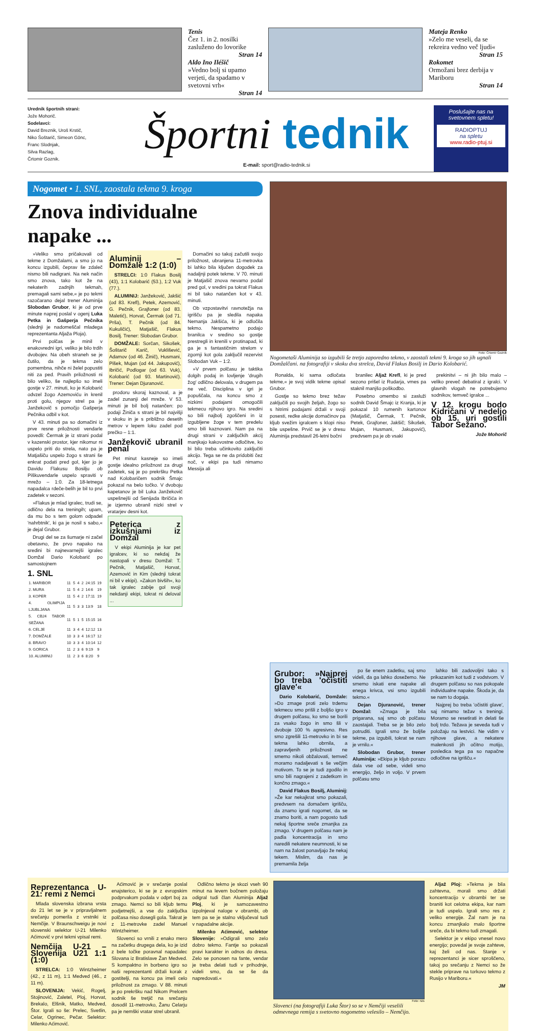Tenis
Čez 1. in 2. nosilki zasluženo do lovorike
Stran 14
Aldo Ino Iléšič
»Vedno bolj si upamo verjeti, da spadamo v svetovni vrh«
Stran 14
Mateja Renko
»Zelo me veseli, da se rekreira vedno več ljudi«
Stran 15
Rokomet
Ormožani brez derbija v Mariboru
Stran 14
Urednik športnih strani:
Jože Mohorič.
Sodelavci:
David Breznik, Uroš Krstič,
Niko Šoštarič, Simeon Gönc,
Franc Slodnjak,
Silva Razlag,
Črtomir Goznik.
Športni tednik
E-mail: sport@radio-tednik.si
Poslušajte nas na svetovnem spletu!
RADIOPTUJ
na spletu
www.radio-ptuj.si
Nogomet • 1. SNL, zaostala tekma 9. kroga
Znova individualne napake ...
»Veliko smo pričakovali od tekme z Domžalami, a smo jo na koncu izgubili, čeprav še zdaleč nismo bili nadigrani. Na nek način smo znova, tako kot že na nekaterih zadnjih tekmah, premagali sami sebe,« je po tekmi razočarano dejal trener Aluminija Slobodan Grubor, ki je od prve minute naprej poslal v ogenj Luka Petka in Gašperja Pečnika (slednji je nadomeščal mladega reprezentanta Aljaža Ploja).
Prvi polčas je minil v enakovredni igri, veliko je bilo trdih dvobojev. Na obeh straneh se je čutilo, da je tekma zelo pomembna, nihče ni želel popustiti niti za ped. Pravih priložnosti ni bilo veliko, še najlepšo so imeli gostje v 27. minuti, ko je Kolobarić odvzel žogo Azemoviću in krenil proti golu, njegov strel pa je Janžekovič s pomočjo Gašperja Pečnika odbil v kot.
V 43. minuti pa so domačini iz prve resne priložnosti vendarle povedli: Čermak je iz strani podal v kazenski prostor, kjer nikomur ni uspelo priti do strela, nato pa je Matjašiču uspelo žogo s strani še enkrat podati pred gol, kjer jo je Davidu Flakusu Bosilju ob Piškuvendarle uspelo spraviti v mrežo – 1:0. Za 18-letnega napadalca rdeče-belih je bil to prvi zadetek v sezoni.
»Flakus je mlad igralec, trudi se, odlično dela na treningih; upam, da mu bo s tem golom odpadel 'nahrbtnik', ki ga je nosil s sabo,« je dejal Grubor.
Drugi del se za šumarje ni začel obetavno, že prvo napako na sredini bi najnevarnejši igralec Domžal Dario Kolobarić po samostojnem
1. SNL
| 1. MARIBOR | 11 | 5 | 4 | 2 | 24:15 | 19 |
| 2. MURA | 11 | 5 | 4 | 2 | 14:6 | 19 |
| 3. KOPER | 11 | 5 | 4 | 2 | 17:11 | 19 |
| 4. OLIMPIJA LJUBLJANA | 11 | 5 | 3 | 3 | 13:9 | 18 |
| 5. CB24 TABOR SEŽANA | 11 | 5 | 1 | 5 | 15:15 | 16 |
| 6. CELJE | 11 | 3 | 4 | 4 | 12:12 | 13 |
| 7. DOMŽALE | 10 | 3 | 3 | 4 | 16:17 | 12 |
| 8. BRAVO | 10 | 3 | 3 | 4 | 10:14 | 12 |
| 9. GORICA | 11 | 2 | 3 | 6 | 9:19 | 9 |
| 10. ALUMINIJ | 11 | 2 | 3 | 6 | 8:20 | 9 |
Aluminij – Domžale 1:2 (1:0)
STRELCI: 1:0 Flakus Bosilj (43), 1:1 Kolobarić (53.), 1:2 Vuk (77.).
ALUMINIJ: Janžeković, Jakšić (od 83. Krefl), Petek, Azemović, G. Pečnik, Grajfoner (od 83. Maletić), Horvat, Čermak (od 71. Pršа), T. Pečnik (od 84. Kukuličić), Matjašič, Flakus Bosilj. Trener: Slobodan Grubor.
DOMŽALE: Sorčan, Sikošek, Šoštarič Karič, Vuklišević, Adamov (od 46. Žinič), Husmani, Pišek, Mujan (od 44. Jakupović), Ibričić, Podlogar (od 63. Vuk), Kolobarić (od 93. Martinović). Trener: Dejan Djuranović.
prodoru skoraj kaznoval, a je zadel zunanji del mreže. V 53. minuti je bil bolj natančen: po podaji Žiniča s strani je bil najvišji v skoku in je s približno desetih metrov v lepem loku zadel pod prečko – 1:1.
Janžekovič ubranil penal
Pet minut kasneje so imeli gostje idealno priložnost za drugi zadetek, saj je po prekršku Petka nad Kolobaričem sodnik Šmajc pokazal na belo točko. V dvoboju kapetanov je bil Luka Janžekovič uspešnejši od Senijada Ibričića in je izjemno ubranil nizki strel v vratarjev desni kot.
Peterica z izkušnjami iz Domžal
V ekipi Aluminija je kar pet igralcev, ki so nekdaj že nastopali v dresu Domžal: T. Pečnik, Matjašič, Horvat, Azemović in Kim (slednji tokrat ni bil v ekipi). »Zakon bivših«, ko tak igralec zabije gol svoji nekdanji ekipi, tokrat ni deloval ...
Domačini so takoj začutili svojo priložnost, ubranjena 11-metrovka bi lahko bila ključen dogodek za nadaljnji potek tekme. V 70. minuti je Matjašič znova nevarno podal pred gol, v sredini pa tokrat Flakus ni bil tako natančen kot v 43. minuti.
Ob vzpostavitvi ravnotežja na igrišču pa je sledila napaka Nemanja Jakšića, ki je odločila tekmo. Nespametno podajo branilca v sredino so gostje prestregli in krenili v protinapad, ki ga je s fantastičnim strelom v zgornji kot gola zaključil rezervist Slobodan Vuk – 1:2.
»V prvem polčasu je taktika dolgih podaj in lovljenje 'drugih žog' odlično delovala, v drugem pa ne več. Disciplina v igri je popuščala, na koncu smo z nizkimi podajami omogočili tekmecu njihovo igro. Na sredini so bili najbolj zgoščeni in iz izgubljene žoge v tem predelu smo bili kaznovani. Nam pa na drugi strani v zaključkih akcij manjkajo kakovostne odločitve, ko bi bilo treba učinkovito zaključiti akcijo. Tega se ne da pridobiti čez noč, v ekipi pa tudi nimamo Messija ali
Foto: Črtomir Goznik
Nogometaši Aluminija so izgubili še tretjo zaporedno tekmo, v zaostali tekmi 9. kroga so jih ugnali Domžalčani. na fotografiji v skoku dva strelca, David Flakus Bosilj in Dario Kolobarić.
Ronalda, ki sama odločata tekme,« je svoj vidik tekme opisal Grubor.
Gostje so tekmo brez težav zaključili po svojih željah, žogo so s hitrimi podajami držali v svoji posesti, redke akcije domačinov pa kljub svežim igralcem s klopi niso bile uspešne. Prvič se je v dresu Aluminija predstavil 26-letni bočni
branilec Aljaž Krefl, ki je pred sezono prišel iz Rudarja, vmes pa staknil manjšo poškodbo.
Posebno omembo si zasluži sodnik David Šmajc iz Kranja, ki je pokazal 10 rumenih kartonov (Matjašič, Čermak, T. Pečnik, Petek, Grajfoner, Jakšič; Sikošek, Mujan, Husmani, Jakupović), predvsem pa je ob vsaki
prekinitvi – ni jih bilo malo – veliko preveč debatiral z igralci. V glavnih vlogah ne potrebujemo sodnikov, temveč igralce ...
V 12. krogu bodo Kidričani v nedeljo ob 15. uri gostili Tabor Sežano.
Jože Mohorič
Grubor: »Najprej bo treba 'očistiti glave'«
Dario Kolobarić, Domžale: »Do zmage proti zelo trdemu tekmecu smo prišli z boljšo igro v drugem polčasu, ko smo se borili za vsako žogo in smo šli v dvoboje 100 % agresivno. Res smo zgrešili 11-metrovko in bi se tekma lahko obrnila, a zapravljenih priložnosti ne smemo nikoli obžalovati, temveč moramo nadaljevati s še večjim motivom. To se je tudi zgodilo in smo bili nagrajeni z zadetkom in končno zmago.«
David Flakus Bosilj, Aluminij: »Že kar nekajkrat smo pokazali, predvsem na domačem igrišču, da znamo igrati nogomet, da se znamo boriti, a nam pogosto tudi nekaj športne sreče zmanjka za zmago. V drugem polčasu nam je padla koncentracija in smo naredili nekatere neumnosti, ki se nam na žalost ponavljajo že nekaj tekem. Mislim, da nas je premamila želja
po še enem zadetku, saj smo videli, da ga lahko dosežemo. Ne smemo iskati ene napake ali enega krivca, vsi smo izgubili tekmo.«
Dejan Djuranović, trener Domžal: »Zmaga je bila prigarana, saj smo ob polčasu zaostajali. Treba se je bilo zelo potruditi. Igrali smo že boljše tekme, pa izgubili, tokrat se nam je vrnilo.«
Slobodan Grubor, trener Aluminija: »Ekipa je kljub porazu dala vse od sebe, videli smo energijo, željo in voljo. V prvem polčasu smo
lahko bili zadovoljni tako s prikazanim kot tudi z vodstvom. V drugem polčasu so nas pokopale individualne napake. Škoda je, da se nam to dogaja.
Najprej bo treba 'očistiti glave', saj nimamo težav s treningi. Moramo se resetirati in delati še bolj trdo. Težava je seveda tudi v položaju na lestvici. Ne vidim v njihove glave, a nekatere malenkosti jih očitno motijo, posledica tega pa so napačne odločitve na igrišču.«
Reprezentanca U-21: remi z Nemci
Mlada slovenska izbrana vrsta do 21 let se je v pripravljalnem srečanju pomerila z vrstniki iz Nemčije. V Braunschweigu je novi slovenski selektor U-21 Milenko Aćimović v prvi tekmi vpisal remi.
Nemčija U-21 – Slovenija U21 1:1 (1:0)
STRELCA: 1:0 Wintzheimer (42., z 11 m), 1:1 Medved (46., z 11 m).
SLOVENIJA: Vekić, Rogelj, Stojinović, Zaletel, Ploj, Horvat, Brekalo, Elšnik, Matko, Medved, Štor. Igrali so še: Prelec, Svetlin, Celar, Ogrinec, Pečar. Selektor: Milenko Aćimović.
Aćimović je v srečanje poslal enajsterico, ki se je z evropskim podprvakom podala v odprt boj za zmago. Nemci so bili kljub temu podjetnejši, a vse do zaključka polčasa niso dosegli gola. Takrat je z 11-metrovke zadel Manuel Wintzheimer.
Slovenci so vrnili z enako mero na začetku drugega dela, ko je izid z bele točke poravnal napadalec Slovana iz Bratislave Žan Medved. S kompaktno in borbeno igro so naši reprezentanti držali korak z gostitelji, na koncu pa imeli celo priložnost za zmago. V 88. minuti je po prekršku nad Nikom Prelcem sodnik še tretjič na srečanju dosodil 11-metrovko, Žanu Celarju pa je nemški vratar strel ubranil.
Odlično tekmo je skozi vseh 90 minut na levem bočnem položaju odigral tudi član Aluminija Aljaž Ploj, ki je samozavestno izpolnjeval naloge v obrambi, ob tem pa se je stalno vključeval tudi v napadalne akcije.
Milenko Aćimović, selektor Slovenije: »Odigrali smo zelo dobro tekmo. Fantje so pokazali pravi karakter in odnos do dresa. Zelo se ponosen na fante, vendar je treba delati tudi v prihodnje, videli smo, da se še da napredovati.«
Foto: nzs
Slovenci (na fotografiji Luka Štor) so se v Nemčiji veselili odmevnega remija s svetovno nogometno velesilo – Nemčijo.
Aljaž Ploj: »Tekma je bila zahtevna, morali smo držati koncentracijo v obrambi ter se braniti kot celotna ekipa, kar nam je tudi uspelo. Igrali smo res z veliko energije. Žal nam je na koncu zmanjkalo malo športne sreče, da bi tekmo tudi zmagali.
Selektor je v ekipo vnesel novo energijo; povedal je svoje zahteve, kaj želi od nas. Stanje v reprezentanci je sicer sproščeno, takoj po srečanju z Nemci so že stekle priprave na torkovo tekmo z Rusijo v Mariboru.«
JM